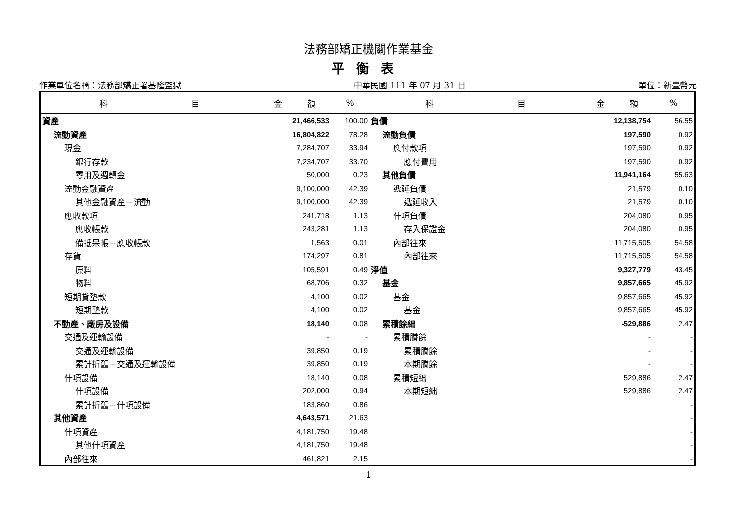法務部矯正機關作業基金
平衡表
作業單位名稱：法務部矯正署基隆監獄 中華民國 111 年 07 月 31 日 單位：新臺幣元
| 科 目 | 金 額 | % | 科 目 | 金 額 | % |
| --- | --- | --- | --- | --- | --- |
| 資產 | 21,466,533 | 100.00 | 負債 | 12,138,754 | 56.55 |
| 流動資產 | 16,804,822 | 78.28 | 流動負債 | 197,590 | 0.92 |
| 現金 | 7,284,707 | 33.94 | 應付款項 | 197,590 | 0.92 |
| 銀行存款 | 7,234,707 | 33.70 | 應付費用 | 197,590 | 0.92 |
| 零用及週轉金 | 50,000 | 0.23 | 其他負債 | 11,941,164 | 55.63 |
| 流動金融資產 | 9,100,000 | 42.39 | 遞延負債 | 21,579 | 0.10 |
| 其他金融資產－流動 | 9,100,000 | 42.39 | 遞延收入 | 21,579 | 0.10 |
| 應收款項 | 241,718 | 1.13 | 什項負債 | 204,080 | 0.95 |
| 應收帳款 | 243,281 | 1.13 | 存入保證金 | 204,080 | 0.95 |
| 備抵呆帳－應收帳款 | 1,563 | 0.01 | 內部往來 | 11,715,505 | 54.58 |
| 存貨 | 174,297 | 0.81 | 內部往來 | 11,715,505 | 54.58 |
| 原料 | 105,591 | 0.49 | 淨值 | 9,327,779 | 43.45 |
| 物料 | 68,706 | 0.32 | 基金 | 9,857,665 | 45.92 |
| 短期貸墊款 | 4,100 | 0.02 | 基金 | 9,857,665 | 45.92 |
| 短期墊款 | 4,100 | 0.02 | 基金 | 9,857,665 | 45.92 |
| 不動產、廠房及設備 | 18,140 | 0.08 | 累積餘絀 | -529,886 | 2.47 |
| 交通及運輸設備 | - | - | 累積賸餘 | - | - |
| 交通及運輸設備 | 39,850 | 0.19 | 累積賸餘 | - | - |
| 累計折舊－交通及運輸設備 | 39,850 | 0.19 | 本期賸餘 | - | - |
| 什項設備 | 18,140 | 0.08 | 累積短絀 | 529,886 | 2.47 |
| 什項設備 | 202,000 | 0.94 | 本期短絀 | 529,886 | 2.47 |
| 累計折舊－什項設備 | 183,860 | 0.86 | | | - |
| 其他資產 | 4,643,571 | 21.63 | | | - |
| 什項資產 | 4,181,750 | 19.48 | | | - |
| 其他什項資產 | 4,181,750 | 19.48 | | | - |
| 內部往來 | 461,821 | 2.15 | | | - |
1